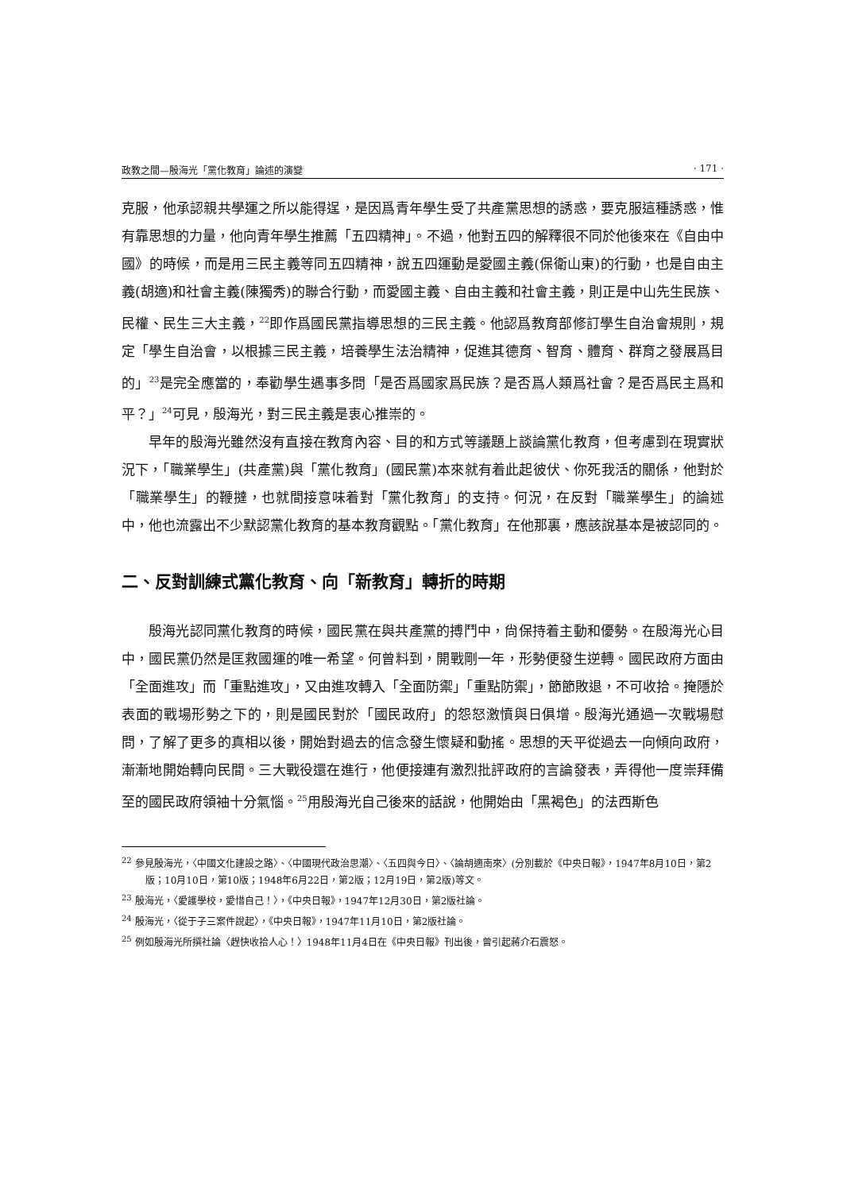政教之間—殷海光「黨化教育」論述的演變 · 171 ·
克服，他承認親共學運之所以能得逞，是因爲青年學生受了共產黨思想的誘惑，要克服這種誘惑，惟有靠思想的力量，他向青年學生推薦「五四精神」。不過，他對五四的解釋很不同於他後來在《自由中國》的時候，而是用三民主義等同五四精神，說五四運動是愛國主義(保衛山東)的行動，也是自由主義(胡適)和社會主義(陳獨秀)的聯合行動，而愛國主義、自由主義和社會主義，則正是中山先生民族、民權、民生三大主義，<sup>22</sup>即作爲國民黨指導思想的三民主義。他認爲教育部修訂學生自治會規則，規定「學生自治會，以根據三民主義，培養學生法治精神，促進其德育、智育、體育、群育之發展爲目的」<sup>23</sup>是完全應當的，奉勸學生遇事多問「是否爲國家爲民族？是否爲人類爲社會？是否爲民主爲和平？」<sup>24</sup>可見，殷海光，對三民主義是衷心推崇的。
早年的殷海光雖然沒有直接在教育內容、目的和方式等議題上談論黨化教育，但考慮到在現實狀況下，「職業學生」(共產黨)與「黨化教育」(國民黨)本來就有着此起彼伏、你死我活的關係，他對於「職業學生」的鞭撻，也就間接意味着對「黨化教育」的支持。何況，在反對「職業學生」的論述中，他也流露出不少默認黨化教育的基本教育觀點。「黨化教育」在他那裏，應該說基本是被認同的。
二、反對訓練式黨化教育、向「新教育」轉折的時期
殷海光認同黨化教育的時候，國民黨在與共產黨的搏鬥中，尙保持着主動和優勢。在殷海光心目中，國民黨仍然是匡救國運的唯一希望。何曾料到，開戰剛一年，形勢便發生逆轉。國民政府方面由「全面進攻」而「重點進攻」，又由進攻轉入「全面防禦」「重點防禦」，節節敗退，不可收拾。掩隱於表面的戰場形勢之下的，則是國民對於「國民政府」的怨怒激憤與日俱增。殷海光通過一次戰場慰問，了解了更多的真相以後，開始對過去的信念發生懷疑和動搖。思想的天平從過去一向傾向政府，漸漸地開始轉向民間。三大戰役還在進行，他便接連有激烈批評政府的言論發表，弄得他一度崇拜備至的國民政府領袖十分氣惱。<sup>25</sup>用殷海光自己後來的話說，他開始由「黑褐色」的法西斯色
<sup>22</sup> 參見殷海光，〈中國文化建設之路〉、〈中國現代政治思潮〉、〈五四與今日〉、〈論胡適南來〉(分別載於《中央日報》，1947年8月10日，第2版；10月10日，第10版；1948年6月22日，第2版；12月19日，第2版)等文。
<sup>23</sup> 殷海光，〈愛護學校，愛惜自己！〉，《中央日報》，1947年12月30日，第2版社論。
<sup>24</sup> 殷海光，〈從于子三案件說起〉，《中央日報》，1947年11月10日，第2版社論。
<sup>25</sup> 例如殷海光所撰社論〈趕快收拾人心！〉1948年11月4日在《中央日報》刊出後，曾引起蔣介石震怒。